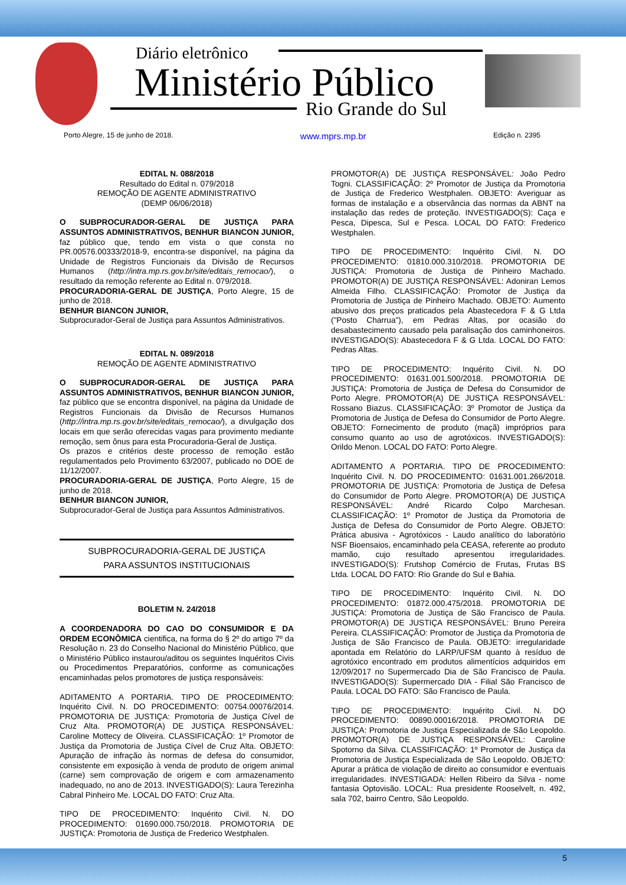Diário eletrônico
Ministério Público
Rio Grande do Sul
Porto Alegre, 15 de junho de 2018. www.mprs.mp.br Edição n. 2395
EDITAL N. 088/2018
Resultado do Edital n. 079/2018
REMOÇÃO DE AGENTE ADMINISTRATIVO
(DEMP 06/06/2018)
O SUBPROCURADOR-GERAL DE JUSTIÇA PARA ASSUNTOS ADMINISTRATIVOS, BENHUR BIANCON JUNIOR, faz público que, tendo em vista o que consta no PR.00576.00333/2018-9, encontra-se disponível, na página da Unidade de Registros Funcionais da Divisão de Recursos Humanos (http://intra.mp.rs.gov.br/site/editais_remocao/), o resultado da remoção referente ao Edital n. 079/2018.
PROCURADORIA-GERAL DE JUSTIÇA, Porto Alegre, 15 de junho de 2018.
BENHUR BIANCON JUNIOR,
Subprocurador-Geral de Justiça para Assuntos Administrativos.
EDITAL N. 089/2018
REMOÇÃO DE AGENTE ADMINISTRATIVO
O SUBPROCURADOR-GERAL DE JUSTIÇA PARA ASSUNTOS ADMINISTRATIVOS, BENHUR BIANCON JUNIOR, faz público que se encontra disponível, na página da Unidade de Registros Funcionais da Divisão de Recursos Humanos (http://intra.mp.rs.gov.br/site/editais_remocao/), a divulgação dos locais em que serão oferecidas vagas para provimento mediante remoção, sem ônus para esta Procuradoria-Geral de Justiça.
Os prazos e critérios deste processo de remoção estão regulamentados pelo Provimento 63/2007, publicado no DOE de 11/12/2007.
PROCURADORIA-GERAL DE JUSTIÇA, Porto Alegre, 15 de junho de 2018.
BENHUR BIANCON JUNIOR,
Subprocurador-Geral de Justiça para Assuntos Administrativos.
SUBPROCURADORIA-GERAL DE JUSTIÇA
PARA ASSUNTOS INSTITUCIONAIS
BOLETIM N. 24/2018
A COORDENADORA DO CAO DO CONSUMIDOR E DA ORDEM ECONÔMICA cientifica, na forma do § 2º do artigo 7º da Resolução n. 23 do Conselho Nacional do Ministério Público, que o Ministério Público instaurou/aditou os seguintes Inquéritos Civis ou Procedimentos Preparatórios, conforme as comunicações encaminhadas pelos promotores de justiça responsáveis:
ADITAMENTO A PORTARIA. TIPO DE PROCEDIMENTO: Inquérito Civil. N. DO PROCEDIMENTO: 00754.00076/2014. PROMOTORIA DE JUSTIÇA: Promotoria de Justiça Cível de Cruz Alta. PROMOTOR(A) DE JUSTIÇA RESPONSÁVEL: Caroline Mottecy de Oliveira. CLASSIFICAÇÃO: 1º Promotor de Justiça da Promotoria de Justiça Cível de Cruz Alta. OBJETO: Apuração de infração às normas de defesa do consumidor, consistente em exposição à venda de produto de origem animal (carne) sem comprovação de origem e com armazenamento inadequado, no ano de 2013. INVESTIGADO(S): Laura Terezinha Cabral Pinheiro Me. LOCAL DO FATO: Cruz Alta.
TIPO DE PROCEDIMENTO: Inquérito Civil. N. DO PROCEDIMENTO: 01690.000.750/2018. PROMOTORIA DE JUSTIÇA: Promotoria de Justiça de Frederico Westphalen.
PROMOTOR(A) DE JUSTIÇA RESPONSÁVEL: João Pedro Togni. CLASSIFICAÇÃO: 2º Promotor de Justiça da Promotoria de Justiça de Frederico Westphalen. OBJETO: Averiguar as formas de instalação e a observância das normas da ABNT na instalação das redes de proteção. INVESTIGADO(S): Caça e Pesca, Dipesca, Sul e Pesca. LOCAL DO FATO: Frederico Westphalen.
TIPO DE PROCEDIMENTO: Inquérito Civil. N. DO PROCEDIMENTO: 01810.000.310/2018. PROMOTORIA DE JUSTIÇA: Promotoria de Justiça de Pinheiro Machado. PROMOTOR(A) DE JUSTIÇA RESPONSÁVEL: Adoniran Lemos Almeida Filho. CLASSIFICAÇÃO: Promotor de Justiça da Promotoria de Justiça de Pinheiro Machado. OBJETO: Aumento abusivo dos preços praticados pela Abastecedora F & G Ltda ("Posto Charrua"), em Pedras Altas, por ocasião do desabastecimento causado pela paralisação dos caminhoneiros. INVESTIGADO(S): Abastecedora F & G Ltda. LOCAL DO FATO: Pedras Altas.
TIPO DE PROCEDIMENTO: Inquérito Civil. N. DO PROCEDIMENTO: 01631.001.500/2018. PROMOTORIA DE JUSTIÇA: Promotoria de Justiça de Defesa do Consumidor de Porto Alegre. PROMOTOR(A) DE JUSTIÇA RESPONSÁVEL: Rossano Biazus. CLASSIFICAÇÃO: 3º Promotor de Justiça da Promotoria de Justiça de Defesa do Consumidor de Porto Alegre. OBJETO: Fornecimento de produto (maçã) impróprios para consumo quanto ao uso de agrotóxicos. INVESTIGADO(S): Orildo Menon. LOCAL DO FATO: Porto Alegre.
ADITAMENTO A PORTARIA. TIPO DE PROCEDIMENTO: Inquérito Civil. N. DO PROCEDIMENTO: 01631.001.266/2018. PROMOTORIA DE JUSTIÇA: Promotoria de Justiça de Defesa do Consumidor de Porto Alegre. PROMOTOR(A) DE JUSTIÇA RESPONSÁVEL: André Ricardo Colpo Marchesan. CLASSIFICAÇÃO: 1º Promotor de Justiça da Promotoria de Justiça de Defesa do Consumidor de Porto Alegre. OBJETO: Prática abusiva - Agrotóxicos - Laudo analítico do laboratório NSF Bioensaios, encaminhado pela CEASA, referente ao produto mamão, cujo resultado apresentou irregularidades. INVESTIGADO(S): Frutshop Comércio de Frutas, Frutas BS Ltda. LOCAL DO FATO: Rio Grande do Sul e Bahia.
TIPO DE PROCEDIMENTO: Inquérito Civil. N. DO PROCEDIMENTO: 01872.000.475/2018. PROMOTORIA DE JUSTIÇA: Promotoria de Justiça de São Francisco de Paula. PROMOTOR(A) DE JUSTIÇA RESPONSÁVEL: Bruno Pereira Pereira. CLASSIFICAÇÃO: Promotor de Justiça da Promotoria de Justiça de São Francisco de Paula. OBJETO: irregularidade apontada em Relatório do LARP/UFSM quanto à resíduo de agrotóxico encontrado em produtos alimentícios adquiridos em 12/09/2017 no Supermercado Dia de São Francisco de Paula. INVESTIGADO(S): Supermercado DIA - Filial São Francisco de Paula. LOCAL DO FATO: São Francisco de Paula.
TIPO DE PROCEDIMENTO: Inquérito Civil. N. DO PROCEDIMENTO: 00890.00016/2018. PROMOTORIA DE JUSTIÇA: Promotoria de Justiça Especializada de São Leopoldo. PROMOTOR(A) DE JUSTIÇA RESPONSÁVEL: Caroline Spotorno da Silva. CLASSIFICAÇÃO: 1º Promotor de Justiça da Promotoria de Justiça Especializada de São Leopoldo. OBJETO: Apurar a prática de violação de direito ao consumidor e eventuais irregularidades. INVESTIGADA: Hellen Ribeiro da Silva - nome fantasia Optovisão. LOCAL: Rua presidente Rooselvelt, n. 492, sala 702, bairro Centro, São Leopoldo.
5